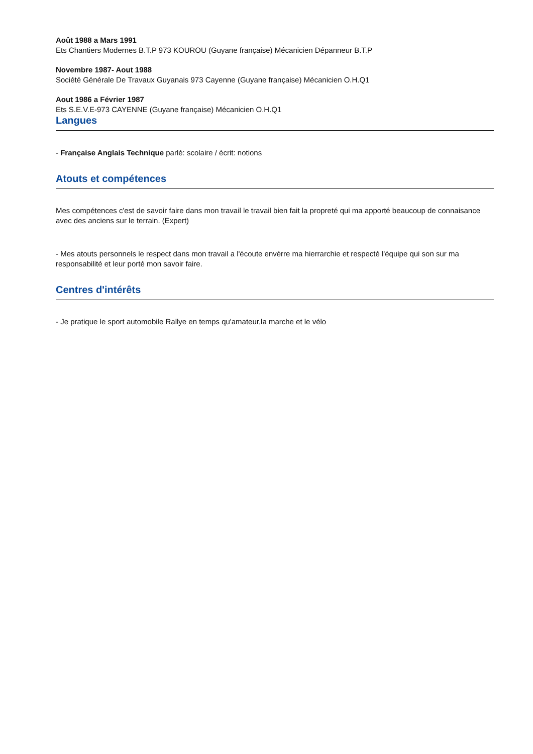Août 1988 a Mars 1991
Ets Chantiers Modernes B.T.P 973 KOUROU (Guyane française) Mécanicien Dépanneur B.T.P
Novembre 1987- Aout 1988
Société Générale De Travaux Guyanais 973 Cayenne (Guyane française) Mécanicien O.H.Q1
Aout 1986 a Février 1987
Ets S.E.V.E-973 CAYENNE (Guyane française) Mécanicien O.H.Q1
Langues
- Française Anglais Technique parlé: scolaire / écrit: notions
Atouts et compétences
Mes compétences c'est de savoir faire dans mon travail le travail bien fait la propreté qui ma apporté beaucoup de connaisance avec des anciens sur le terrain. (Expert)
- Mes atouts personnels le respect dans mon travail a l'écoute envèrre ma hierrarchie et respecté l'équipe qui son sur ma responsabilité et leur porté mon savoir faire.
Centres d'intérêts
- Je pratique le sport automobile Rallye en temps qu'amateur,la marche et le vélo